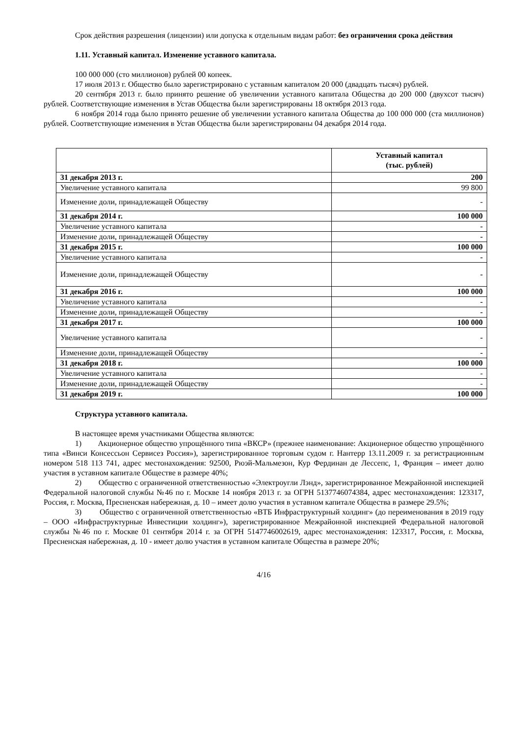Срок действия разрешения (лицензии) или допуска к отдельным видам работ: без ограничения срока действия
1.11. Уставный капитал. Изменение уставного капитала.
100 000 000 (сто миллионов) рублей 00 копеек.
17 июля 2013 г. Общество было зарегистрировано с уставным капиталом 20 000 (двадцать тысяч) рублей.
20 сентября 2013 г. было принято решение об увеличении уставного капитала Общества до 200 000 (двухсот тысяч) рублей. Соответствующие изменения в Устав Общества были зарегистрированы 18 октября 2013 года.
6 ноября 2014 года было принято решение об увеличении уставного капитала Общества до 100 000 000 (ста миллионов) рублей. Соответствующие изменения в Устав Общества были зарегистрированы 04 декабря 2014 года.
| | Уставный капитал (тыс. рублей) |
| --- | --- |
| 31 декабря 2013 г. | 200 |
| Увеличение уставного капитала | 99 800 |
| Изменение доли, принадлежащей Обществу | - |
| 31 декабря 2014 г. | 100 000 |
| Увеличение уставного капитала | - |
| Изменение доли, принадлежащей Обществу | - |
| 31 декабря 2015 г. | 100 000 |
| Увеличение уставного капитала | - |
| Изменение доли, принадлежащей Обществу | - |
| 31 декабря 2016 г. | 100 000 |
| Увеличение уставного капитала | - |
| Изменение доли, принадлежащей Обществу | - |
| 31 декабря 2017 г. | 100 000 |
| Увеличение уставного капитала | - |
| Изменение доли, принадлежащей Обществу | - |
| 31 декабря 2018 г. | 100 000 |
| Увеличение уставного капитала | - |
| Изменение доли, принадлежащей Обществу | - |
| 31 декабря 2019 г. | 100 000 |
Структура уставного капитала.
В настоящее время участниками Общества являются:
1) Акционерное общество упрощённого типа «ВКСР» (прежнее наименование: Акционерное общество упрощённого типа «Винси Консессьон Сервисез Россия»), зарегистрированное торговым судом г. Нантерр 13.11.2009 г. за регистрационным номером 518 113 741, адрес местонахождения: 92500, Рюэй-Мальмезон, Кур Фердинан де Лессепс, 1, Франция – имеет долю участия в уставном капитале Обществе в размере 40%;
2) Общество с ограниченной ответственностью «Электроугли Лэнд», зарегистрированное Межрайонной инспекцией Федеральной налоговой службы №46 по г. Москве 14 ноября 2013 г. за ОГРН 5137746074384, адрес местонахождения: 123317, Россия, г. Москва, Пресненская набережная, д. 10 – имеет долю участия в уставном капитале Общества в размере 29.5%;
3) Общество с ограниченной ответственностью «ВТБ Инфраструктурный холдинг» (до переименования в 2019 году – ООО «Инфраструктурные Инвестиции холдинг»), зарегистрированное Межрайонной инспекцией Федеральной налоговой службы №46 по г. Москве 01 сентября 2014 г. за ОГРН 5147746002619, адрес местонахождения: 123317, Россия, г. Москва, Пресненская набережная, д. 10 - имеет долю участия в уставном капитале Общества в размере 20%;
4/16